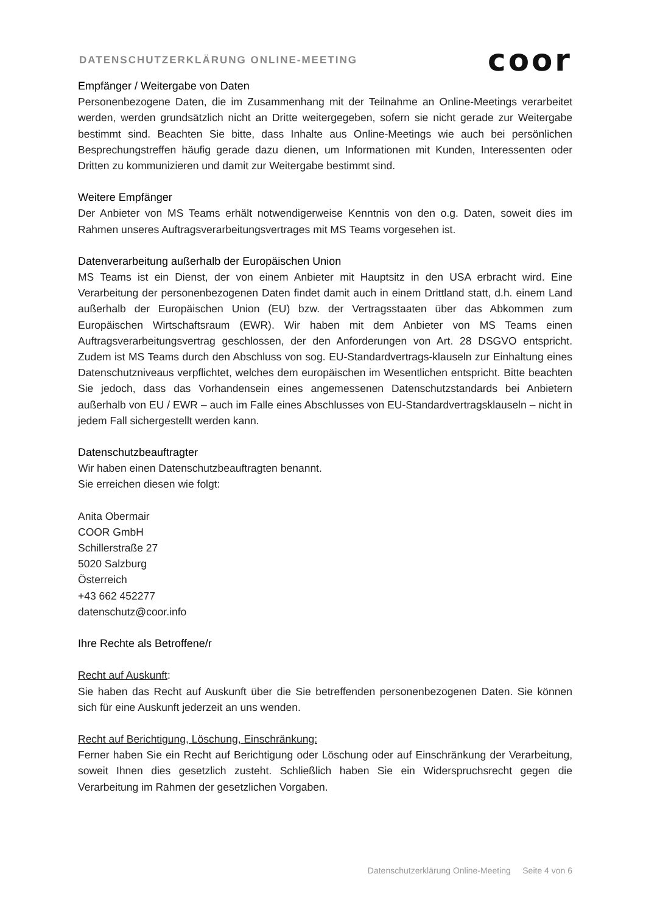DATENSCHUTZERKLÄRUNG ONLINE-MEETING coor
Empfänger / Weitergabe von Daten
Personenbezogene Daten, die im Zusammenhang mit der Teilnahme an Online-Meetings verarbeitet werden, werden grundsätzlich nicht an Dritte weitergegeben, sofern sie nicht gerade zur Weitergabe bestimmt sind. Beachten Sie bitte, dass Inhalte aus Online-Meetings wie auch bei persönlichen Besprechungstreffen häufig gerade dazu dienen, um Informationen mit Kunden, Interessenten oder Dritten zu kommunizieren und damit zur Weitergabe bestimmt sind.
Weitere Empfänger
Der Anbieter von MS Teams erhält notwendigerweise Kenntnis von den o.g. Daten, soweit dies im Rahmen unseres Auftragsverarbeitungsvertrages mit MS Teams vorgesehen ist.
Datenverarbeitung außerhalb der Europäischen Union
MS Teams ist ein Dienst, der von einem Anbieter mit Hauptsitz in den USA erbracht wird. Eine Verarbeitung der personenbezogenen Daten findet damit auch in einem Drittland statt, d.h. einem Land außerhalb der Europäischen Union (EU) bzw. der Vertragsstaaten über das Abkommen zum Europäischen Wirtschaftsraum (EWR). Wir haben mit dem Anbieter von MS Teams einen Auftragsverarbeitungsvertrag geschlossen, der den Anforderungen von Art. 28 DSGVO entspricht. Zudem ist MS Teams durch den Abschluss von sog. EU-Standardvertrags-klauseln zur Einhaltung eines Datenschutzniveaus verpflichtet, welches dem europäischen im Wesentlichen entspricht. Bitte beachten Sie jedoch, dass das Vorhandensein eines angemessenen Datenschutzstandards bei Anbietern außerhalb von EU / EWR – auch im Falle eines Abschlusses von EU-Standardvertragsklauseln – nicht in jedem Fall sichergestellt werden kann.
Datenschutzbeauftragter
Wir haben einen Datenschutzbeauftragten benannt.
Sie erreichen diesen wie folgt:
Anita Obermair
COOR GmbH
Schillerstraße 27
5020 Salzburg
Österreich
+43 662 452277
datenschutz@coor.info
Ihre Rechte als Betroffene/r
Recht auf Auskunft:
Sie haben das Recht auf Auskunft über die Sie betreffenden personenbezogenen Daten. Sie können sich für eine Auskunft jederzeit an uns wenden.
Recht auf Berichtigung, Löschung, Einschränkung:
Ferner haben Sie ein Recht auf Berichtigung oder Löschung oder auf Einschränkung der Verarbeitung, soweit Ihnen dies gesetzlich zusteht. Schließlich haben Sie ein Widerspruchsrecht gegen die Verarbeitung im Rahmen der gesetzlichen Vorgaben.
Datenschutzerklärung Online-Meeting Seite 4 von 6